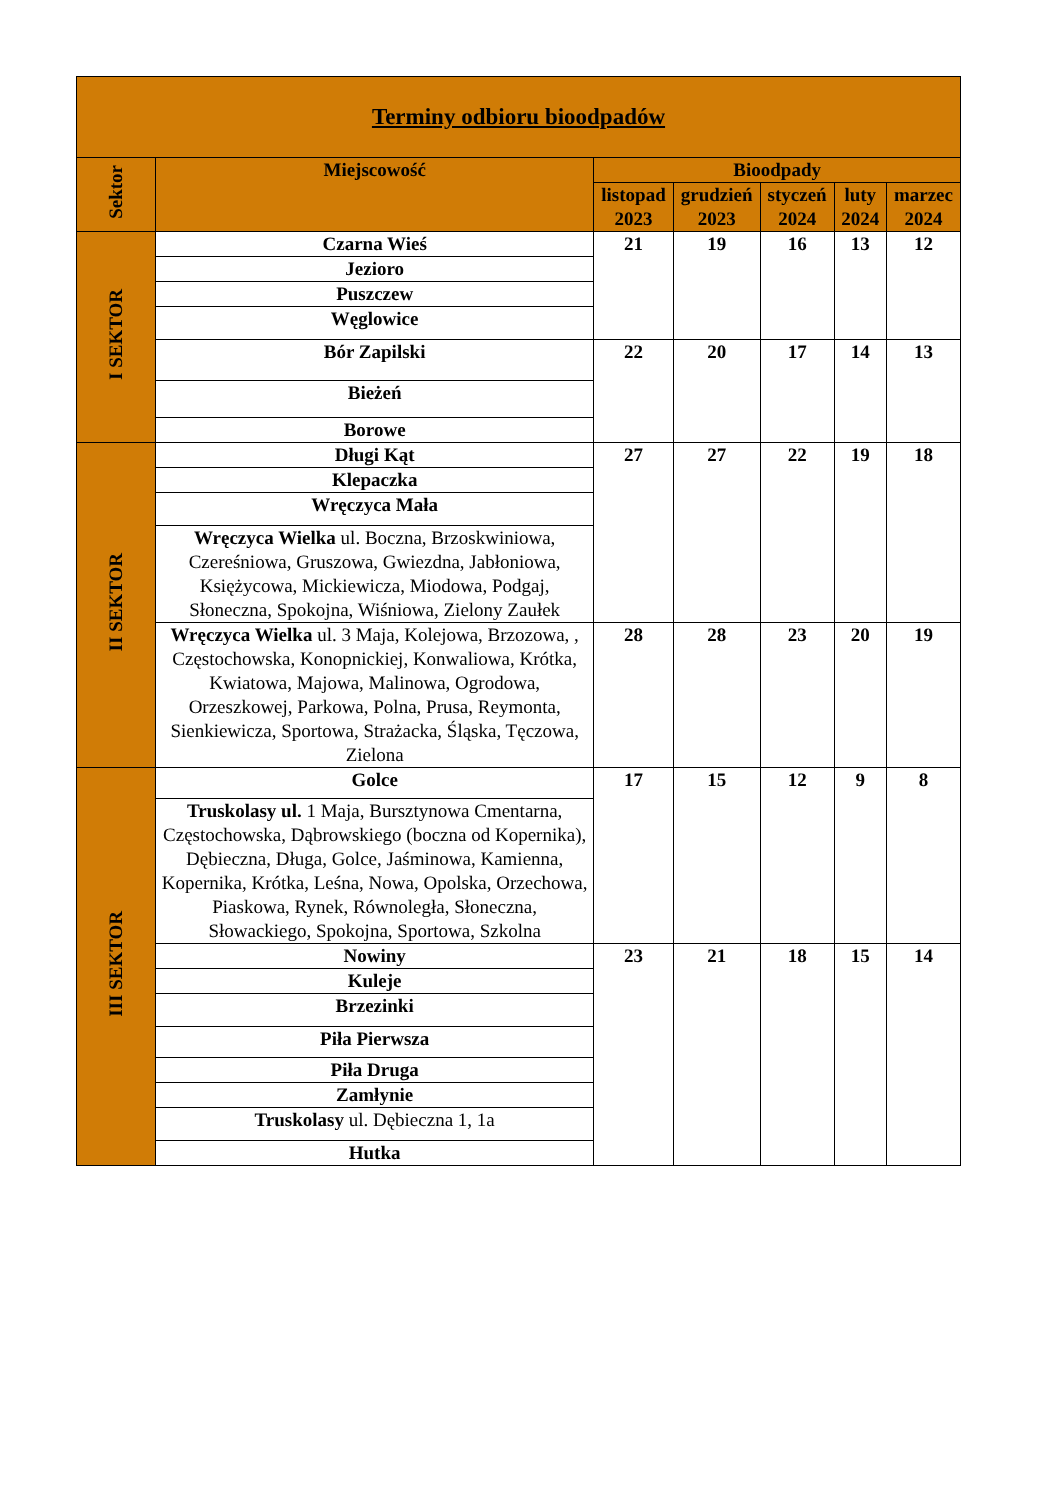| Terminy odbioru bioodpadów | | | | | | |
| --- | --- | --- | --- | --- | --- | --- |
| Sektor | Miejscowość | Bioodpady | | | | |
| | | listopad 2023 | grudzień 2023 | styczeń 2024 | luty 2024 | marzec 2024 |
| I SEKTOR | Czarna Wieś | 21 | 19 | 16 | 13 | 12 |
| | Jezioro | | | | | |
| | Puszczew | | | | | |
| | Węglowice | | | | | |
| | Bór Zapilski | 22 | 20 | 17 | 14 | 13 |
| | Bieżeń | | | | | |
| | Borowe | | | | | |
| II SEKTOR | Długi Kąt | 27 | 27 | 22 | 19 | 18 |
| | Klepaczka | | | | | |
| | Wręczyca Mała | | | | | |
| | Wręczyca Wielka ul. Boczna, Brzoskwiniowa, Czereśniowa, Gruszowa, Gwiezdna, Jabłoniowa, Księżycowa, Mickiewicza, Miodowa, Podgaj, Słoneczna, Spokojna, Wiśniowa, Zielony Zaułek | | | | | |
| | Wręczyca Wielka ul. 3 Maja, Kolejowa, Brzozowa, , Częstochowska, Konopnickiej, Konwaliowa, Krótka, Kwiatowa, Majowa, Malinowa, Ogrodowa, Orzeszkowej, Parkowa, Polna, Prusa, Reymonta, Sienkiewicza, Sportowa, Strażacka, Śląska, Tęczowa, Zielona | 28 | 28 | 23 | 20 | 19 |
| III SEKTOR | Golce | 17 | 15 | 12 | 9 | 8 |
| | Truskolasy ul. 1 Maja, Bursztynowa Cmentarna, Częstochowska, Dąbrowskiego (boczna od Kopernika), Dębieczna, Długa, Golce, Jaśminowa, Kamienna, Kopernika, Krótka, Leśna, Nowa, Opolska, Orzechowa, Piaskowa, Rynek, Równoległa, Słoneczna, Słowackiego, Spokojna, Sportowa, Szkolna | | | | | |
| | Nowiny | 23 | 21 | 18 | 15 | 14 |
| | Kuleje | | | | | |
| | Brzezinki | | | | | |
| | Piła Pierwsza | | | | | |
| | Piła Druga | | | | | |
| | Zamłynie | | | | | |
| | Truskolasy ul. Dębieczna 1, 1a | | | | | |
| | Hutka | | | | | |